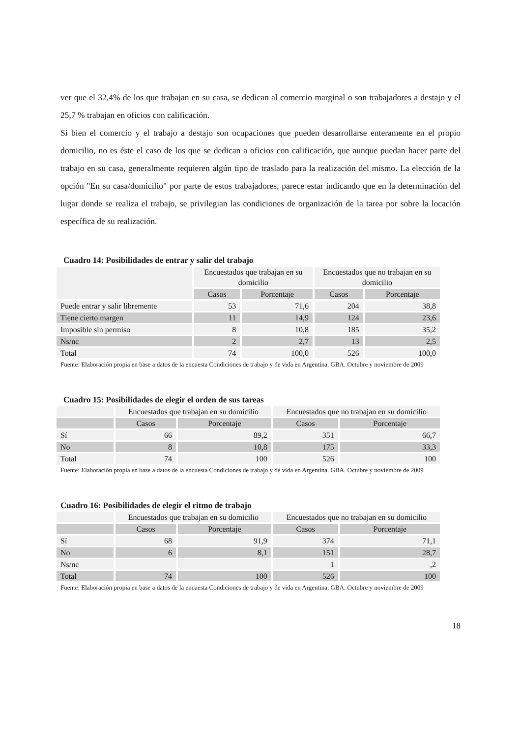ver que el 32,4% de los que trabajan en su casa, se dedican al comercio marginal o son trabajadores a destajo y el 25,7 % trabajan en oficios con calificación.
Si bien el comercio y el trabajo a destajo son ocupaciones que pueden desarrollarse enteramente en el propio domicilio, no es éste el caso de los que se dedican a oficios con calificación, que aunque puedan hacer parte del trabajo en su casa, generalmente requieren algún tipo de traslado para la realización del mismo. La elección de la opción "En su casa/domicilio" por parte de estos trabajadores, parece estar indicando que en la determinación del lugar donde se realiza el trabajo, se privilegian las condiciones de organización de la tarea por sobre la locación específica de su realización.
Cuadro 14: Posibilidades de entrar y salir del trabajo
| | Encuestados que trabajan en su domicilio | | Encuestados que no trabajan en su domicilio | |
| --- | --- | --- | --- | --- |
| | Casos | Porcentaje | Casos | Porcentaje |
| Puede entrar y salir libremente | 53 | 71,6 | 204 | 38,8 |
| Tiene cierto margen | 11 | 14,9 | 124 | 23,6 |
| Imposible sin permiso | 8 | 10,8 | 185 | 35,2 |
| Ns/nc | 2 | 2,7 | 13 | 2,5 |
| Total | 74 | 100,0 | 526 | 100,0 |
Fuente: Elaboración propia en base a datos de la encuesta Condiciones de trabajo y de vida en Argentina. GBA. Octubre y noviembre de 2009
Cuadro 15: Posibilidades de elegir el orden de sus tareas
| | Encuestados que trabajan en su domicilio | | Encuestados que no trabajan en su domicilio | |
| --- | --- | --- | --- | --- |
| | Casos | Porcentaje | Casos | Porcentaje |
| Sí | 66 | 89,2 | 351 | 66,7 |
| No | 8 | 10,8 | 175 | 33,3 |
| Total | 74 | 100 | 526 | 100 |
Fuente: Elaboración propia en base a datos de la encuesta Condiciones de trabajo y de vida en Argentina. GBA. Octubre y noviembre de 2009
Cuadro 16: Posibilidades de elegir el ritmo de trabajo
| | Encuestados que trabajan en su domicilio | | Encuestados que no trabajan en su domicilio | |
| --- | --- | --- | --- | --- |
| | Casos | Porcentaje | Casos | Porcentaje |
| Sí | 68 | 91,9 | 374 | 71,1 |
| No | 6 | 8,1 | 151 | 28,7 |
| Ns/nc | | | 1 | ,2 |
| Total | 74 | 100 | 526 | 100 |
Fuente: Elaboración propia en base a datos de la encuesta Condiciones de trabajo y de vida en Argentina. GBA. Octubre y noviembre de 2009
18